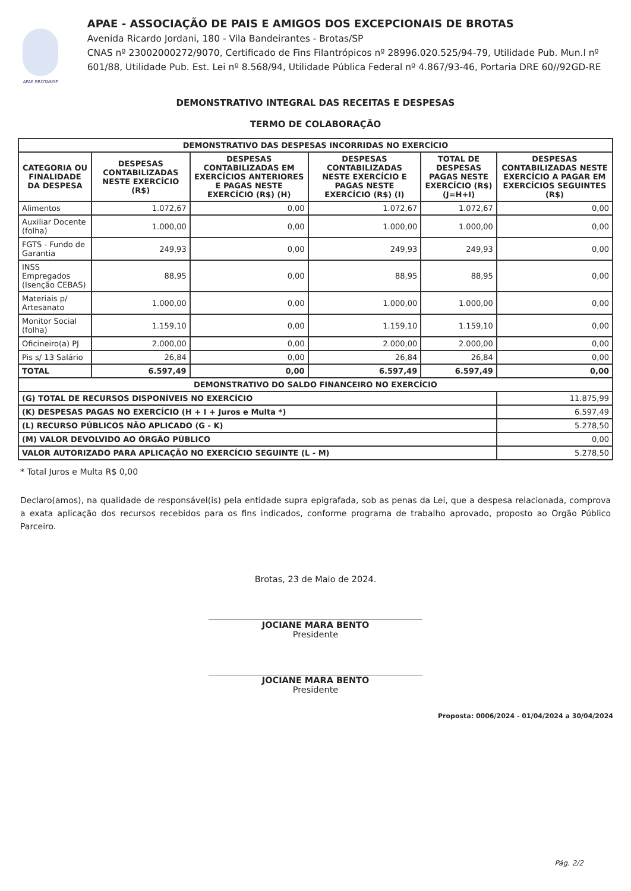APAE BROTAS/SP
APAE - ASSOCIAÇÃO DE PAIS E AMIGOS DOS EXCEPCIONAIS DE BROTAS
Avenida Ricardo Jordani, 180 - Vila Bandeirantes - Brotas/SP
CNAS nº 23002000272/9070, Certificado de Fins Filantrópicos nº 28996.020.525/94-79, Utilidade Pub. Mun.l nº 601/88, Utilidade Pub. Est. Lei nº 8.568/94, Utilidade Pública Federal nº 4.867/93-46, Portaria DRE 60//92GD-RE
DEMONSTRATIVO INTEGRAL DAS RECEITAS E DESPESAS
TERMO DE COLABORAÇÃO
| DEMONSTRATIVO DAS DESPESAS INCORRIDAS NO EXERCÍCIO | | | | | |
| --- | --- | --- | --- | --- | --- |
| CATEGORIA OU FINALIDADE DA DESPESA | DESPESAS CONTABILIZADAS NESTE EXERCÍCIO (R$) | DESPESAS CONTABILIZADAS EM EXERCÍCIOS ANTERIORES E PAGAS NESTE EXERCÍCIO (R$) (H) | DESPESAS CONTABILIZADAS NESTE EXERCÍCIO E PAGAS NESTE EXERCÍCIO (R$) (I) | TOTAL DE DESPESAS PAGAS NESTE EXERCÍCIO (R$) (J=H+I) | DESPESAS CONTABILIZADAS NESTE EXERCÍCIO A PAGAR EM EXERCÍCIOS SEGUINTES (R$) |
| Alimentos | 1.072,67 | 0,00 | 1.072,67 | 1.072,67 | 0,00 |
| Auxiliar Docente (folha) | 1.000,00 | 0,00 | 1.000,00 | 1.000,00 | 0,00 |
| FGTS - Fundo de Garantia | 249,93 | 0,00 | 249,93 | 249,93 | 0,00 |
| INSS Empregados (Isenção CEBAS) | 88,95 | 0,00 | 88,95 | 88,95 | 0,00 |
| Materiais p/ Artesanato | 1.000,00 | 0,00 | 1.000,00 | 1.000,00 | 0,00 |
| Monitor Social (folha) | 1.159,10 | 0,00 | 1.159,10 | 1.159,10 | 0,00 |
| Oficineiro(a) PJ | 2.000,00 | 0,00 | 2.000,00 | 2.000,00 | 0,00 |
| Pis s/ 13 Salário | 26,84 | 0,00 | 26,84 | 26,84 | 0,00 |
| TOTAL | 6.597,49 | 0,00 | 6.597,49 | 6.597,49 | 0,00 |
| DEMONSTRATIVO DO SALDO FINANCEIRO NO EXERCÍCIO | | | | | |
| (G) TOTAL DE RECURSOS DISPONÍVEIS NO EXERCÍCIO | | | | | 11.875,99 |
| (K) DESPESAS PAGAS NO EXERCÍCIO (H + I + Juros e Multa *) | | | | | 6.597,49 |
| (L) RECURSO PÚBLICOS NÃO APLICADO (G - K) | | | | | 5.278,50 |
| (M) VALOR DEVOLVIDO AO ÓRGÃO PÚBLICO | | | | | 0,00 |
| VALOR AUTORIZADO PARA APLICAÇÃO NO EXERCÍCIO SEGUINTE (L - M) | | | | | 5.278,50 |
* Total Juros e Multa R$ 0,00
Declaro(amos), na qualidade de responsável(is) pela entidade supra epigrafada, sob as penas da Lei, que a despesa relacionada, comprova a exata aplicação dos recursos recebidos para os fins indicados, conforme programa de trabalho aprovado, proposto ao Orgão Público Parceiro.
Brotas, 23 de Maio de 2024.
JOCIANE MARA BENTO
Presidente
JOCIANE MARA BENTO
Presidente
Proposta: 0006/2024 - 01/04/2024 a 30/04/2024
Pág. 2/2